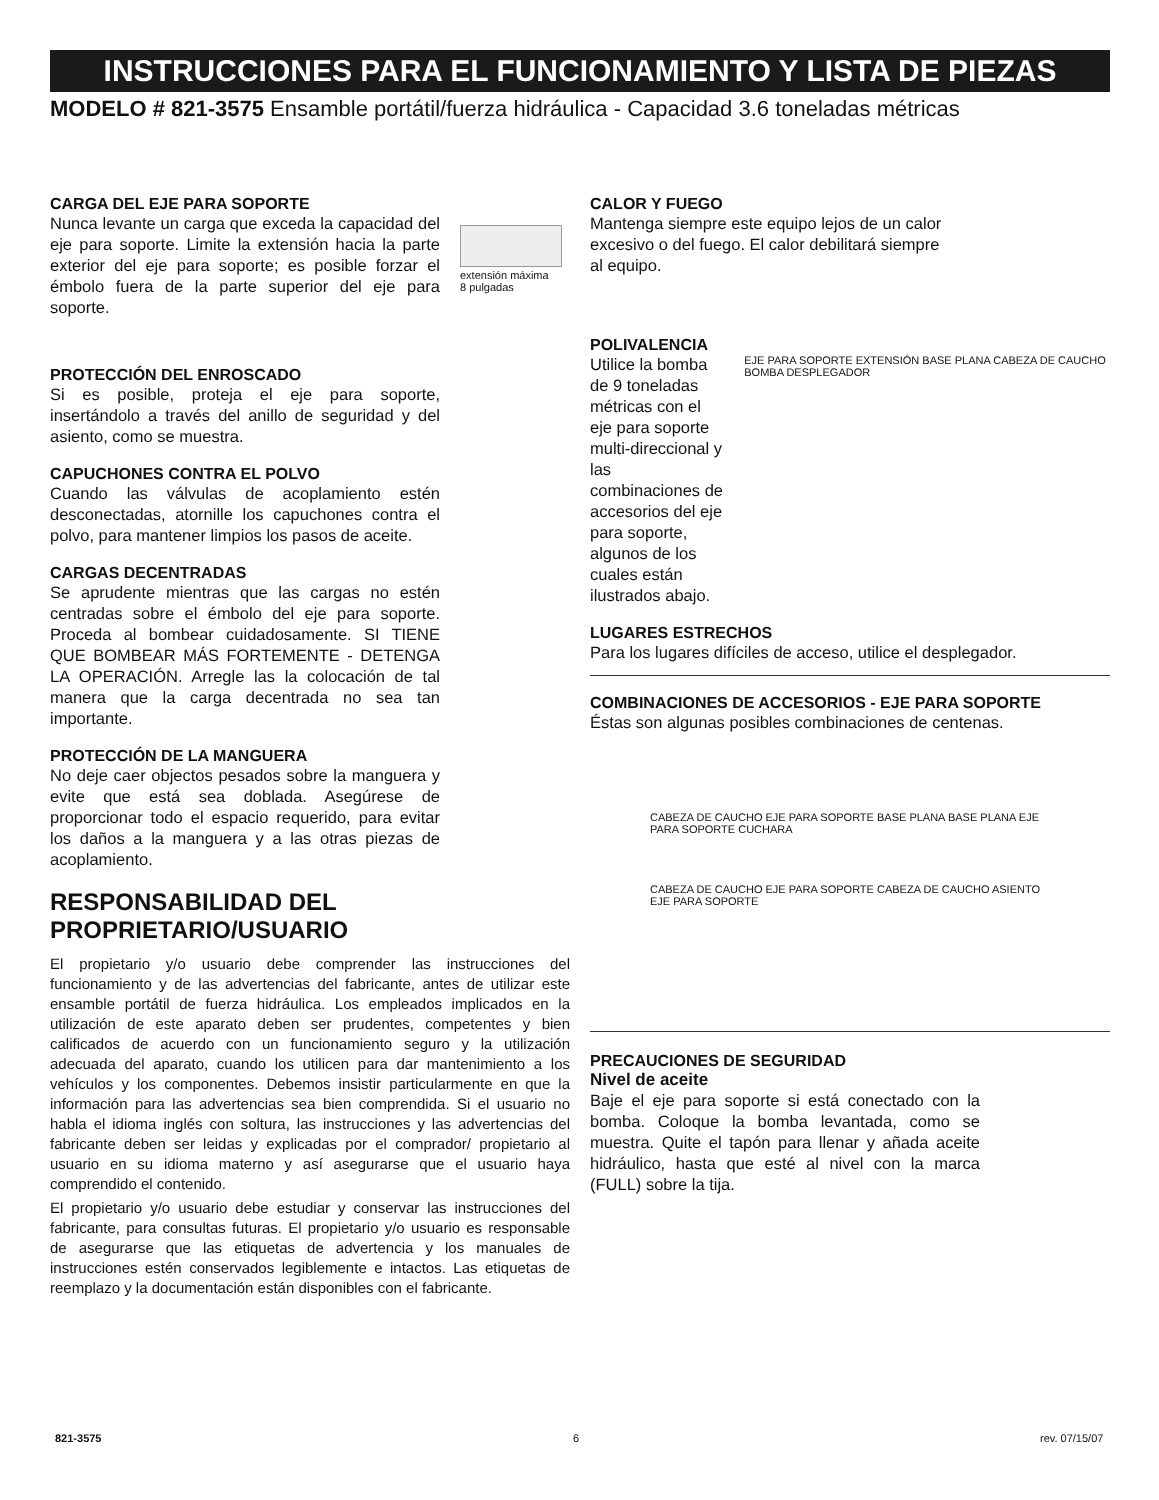INSTRUCCIONES PARA EL FUNCIONAMIENTO Y LISTA DE PIEZAS
MODELO # 821-3575 Ensamble portátil/fuerza hidráulica - Capacidad 3.6 toneladas métricas
CARGA DEL EJE PARA SOPORTE
Nunca levante un carga que exceda la capacidad del eje para soporte. Limite la extensión hacia la parte exterior del eje para soporte; es posible forzar el émbolo fuera de la parte superior del eje para soporte.
extensión máxima
8 pulgadas
PROTECCIÓN DEL ENROSCADO
Si es posible, proteja el eje para soporte, insertándolo a través del anillo de seguridad y del asiento, como se muestra.
CAPUCHONES CONTRA EL POLVO
Cuando las válvulas de acoplamiento estén desconectadas, atornille los capuchones contra el polvo, para mantener limpios los pasos de aceite.
CARGAS DECENTRADAS
Se aprudente mientras que las cargas no estén centradas sobre el émbolo del eje para soporte. Proceda al bombear cuidadosamente. SI TIENE QUE BOMBEAR MÁS FORTEMENTE - DETENGA LA OPERACIÓN. Arregle las la colocación de tal manera que la carga decentrada no sea tan importante.
PROTECCIÓN DE LA MANGUERA
No deje caer objectos pesados sobre la manguera y evite que está sea doblada. Asegúrese de proporcionar todo el espacio requerido, para evitar los daños a la manguera y a las otras piezas de acoplamiento.
RESPONSABILIDAD DEL
PROPRIETARIO/USUARIO
El propietario y/o usuario debe comprender las instrucciones del funcionamiento y de las advertencias del fabricante, antes de utilizar este ensamble portátil de fuerza hidráulica. Los empleados implicados en la utilización de este aparato deben ser prudentes, competentes y bien calificados de acuerdo con un funcionamiento seguro y la utilización adecuada del aparato, cuando los utilicen para dar mantenimiento a los vehículos y los componentes. Debemos insistir particularmente en que la información para las advertencias sea bien comprendida. Si el usuario no habla el idioma inglés con soltura, las instrucciones y las advertencias del fabricante deben ser leidas y explicadas por el comprador/ propietario al usuario en su idioma materno y así asegurarse que el usuario haya comprendido el contenido.
El propietario y/o usuario debe estudiar y conservar las instrucciones del fabricante, para consultas futuras. El propietario y/o usuario es responsable de asegurarse que las etiquetas de advertencia y los manuales de instrucciones estén conservados legiblemente e intactos. Las etiquetas de reemplazo y la documentación están disponibles con el fabricante.
CALOR Y FUEGO
Mantenga siempre este equipo lejos de un calor excesivo o del fuego. El calor debilitará siempre al equipo.
POLIVALENCIA
Utilice la bomba de 9 toneladas métricas con el eje para soporte multi-direccional y las combinaciones de accesorios del eje para soporte, algunos de los cuales están ilustrados abajo.
EJE PARA SOPORTE EXTENSIÓN BASE PLANA CABEZA DE CAUCHO BOMBA DESPLEGADOR
LUGARES ESTRECHOS
Para los lugares difíciles de acceso, utilice el desplegador.
COMBINACIONES DE ACCESORIOS - EJE PARA SOPORTE
Éstas son algunas posibles combinaciones de centenas.
CABEZA DE CAUCHO EJE PARA SOPORTE BASE PLANA BASE PLANA EJE PARA SOPORTE CUCHARA
CABEZA DE CAUCHO EJE PARA SOPORTE CABEZA DE CAUCHO ASIENTO EJE PARA SOPORTE
PRECAUCIONES DE SEGURIDAD
Nivel de aceite
Baje el eje para soporte si está conectado con la bomba. Coloque la bomba levantada, como se muestra. Quite el tapón para llenar y añada aceite hidráulico, hasta que esté al nivel con la marca (FULL) sobre la tija.
821-3575 6 rev. 07/15/07